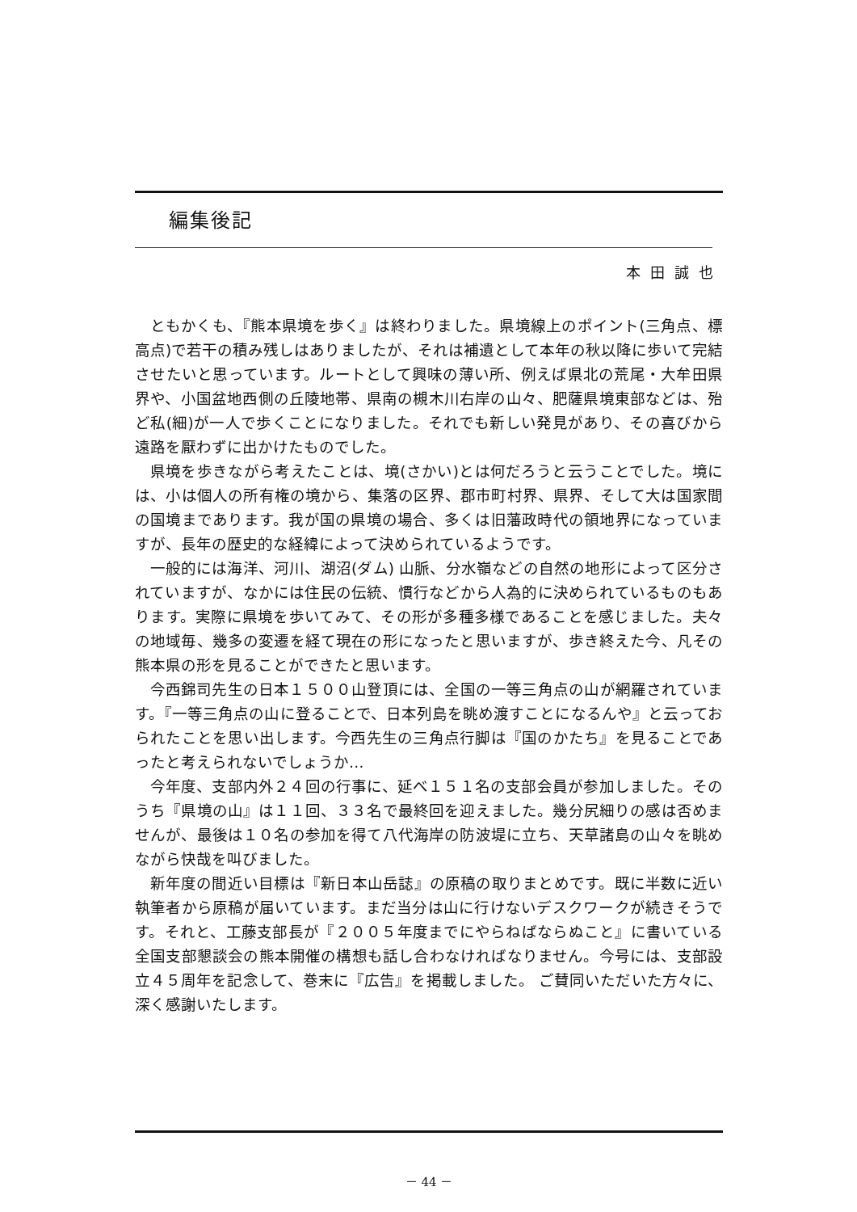編集後記
本田誠也
ともかくも、『熊本県境を歩く』は終わりました。県境線上のポイント(三角点、標高点)で若干の積み残しはありましたが、それは補遺として本年の秋以降に歩いて完結させたいと思っています。ルートとして興味の薄い所、例えば県北の荒尾・大牟田県界や、小国盆地西側の丘陵地帯、県南の槻木川右岸の山々、肥薩県境東部などは、殆ど私(細)が一人で歩くことになりました。それでも新しい発見があり、その喜びから遠路を厭わずに出かけたものでした。
県境を歩きながら考えたことは、境(さかい)とは何だろうと云うことでした。境には、小は個人の所有権の境から、集落の区界、郡市町村界、県界、そして大は国家間の国境まであります。我が国の県境の場合、多くは旧藩政時代の領地界になっていますが、長年の歴史的な経緯によって決められているようです。
一般的には海洋、河川、湖沼(ダム) 山脈、分水嶺などの自然の地形によって区分されていますが、なかには住民の伝統、慣行などから人為的に決められているものもあります。実際に県境を歩いてみて、その形が多種多様であることを感じました。夫々の地域毎、幾多の変遷を経て現在の形になったと思いますが、歩き終えた今、凡その熊本県の形を見ることができたと思います。
今西錦司先生の日本１５００山登頂には、全国の一等三角点の山が網羅されています。『一等三角点の山に登ることで、日本列島を眺め渡すことになるんや』と云っておられたことを思い出します。今西先生の三角点行脚は『国のかたち』を見ることであったと考えられないでしょうか…
今年度、支部内外２４回の行事に、延べ１５１名の支部会員が参加しました。そのうち『県境の山』は１１回、３３名で最終回を迎えました。幾分尻細りの感は否めませんが、最後は１０名の参加を得て八代海岸の防波堤に立ち、天草諸島の山々を眺めながら快哉を叫びました。
新年度の間近い目標は『新日本山岳誌』の原稿の取りまとめです。既に半数に近い執筆者から原稿が届いています。まだ当分は山に行けないデスクワークが続きそうです。それと、工藤支部長が『２００５年度までにやらねばならぬこと』に書いている全国支部懇談会の熊本開催の構想も話し合わなければなりません。今号には、支部設立４５周年を記念して、巻末に『広告』を掲載しました。 ご賛同いただいた方々に、深く感謝いたします。
－ 44 －